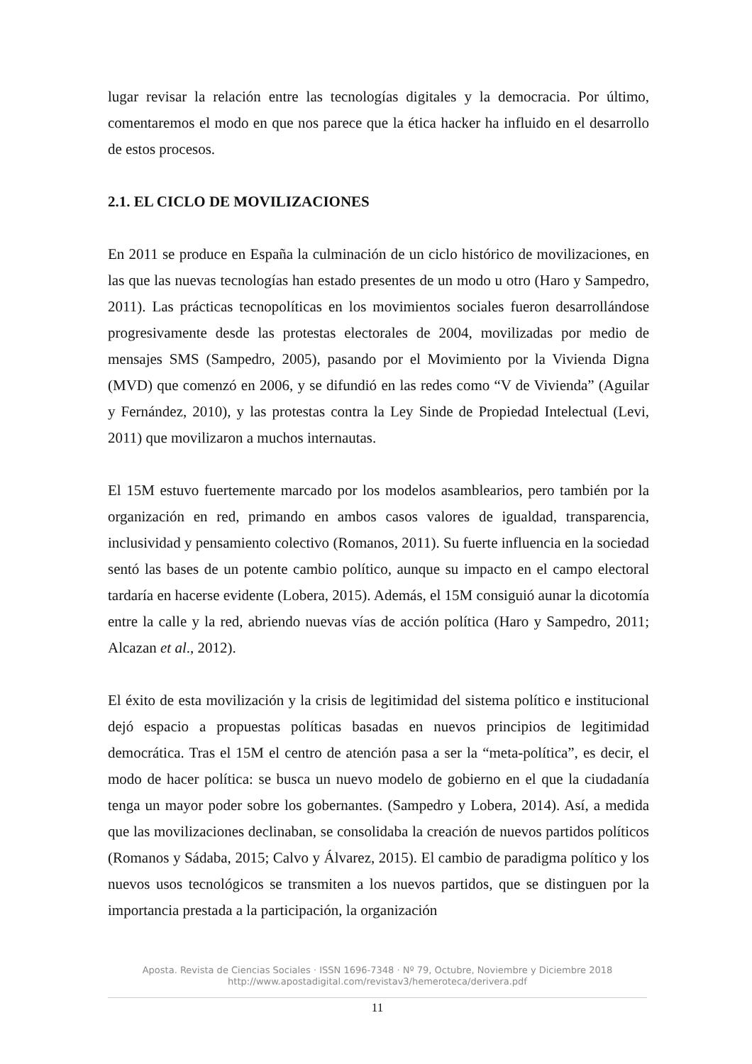lugar revisar la relación entre las tecnologías digitales y la democracia. Por último, comentaremos el modo en que nos parece que la ética hacker ha influido en el desarrollo de estos procesos.
2.1. EL CICLO DE MOVILIZACIONES
En 2011 se produce en España la culminación de un ciclo histórico de movilizaciones, en las que las nuevas tecnologías han estado presentes de un modo u otro (Haro y Sampedro, 2011). Las prácticas tecnopolíticas en los movimientos sociales fueron desarrollándose progresivamente desde las protestas electorales de 2004, movilizadas por medio de mensajes SMS (Sampedro, 2005), pasando por el Movimiento por la Vivienda Digna (MVD) que comenzó en 2006, y se difundió en las redes como “V de Vivienda” (Aguilar y Fernández, 2010), y las protestas contra la Ley Sinde de Propiedad Intelectual (Levi, 2011) que movilizaron a muchos internautas.
El 15M estuvo fuertemente marcado por los modelos asamblearios, pero también por la organización en red, primando en ambos casos valores de igualdad, transparencia, inclusividad y pensamiento colectivo (Romanos, 2011). Su fuerte influencia en la sociedad sentó las bases de un potente cambio político, aunque su impacto en el campo electoral tardaría en hacerse evidente (Lobera, 2015). Además, el 15M consiguió aunar la dicotomía entre la calle y la red, abriendo nuevas vías de acción política (Haro y Sampedro, 2011; Alcazan et al., 2012).
El éxito de esta movilización y la crisis de legitimidad del sistema político e institucional dejó espacio a propuestas políticas basadas en nuevos principios de legitimidad democrática. Tras el 15M el centro de atención pasa a ser la “meta-política”, es decir, el modo de hacer política: se busca un nuevo modelo de gobierno en el que la ciudadanía tenga un mayor poder sobre los gobernantes. (Sampedro y Lobera, 2014). Así, a medida que las movilizaciones declinaban, se consolidaba la creación de nuevos partidos políticos (Romanos y Sádaba, 2015; Calvo y Álvarez, 2015). El cambio de paradigma político y los nuevos usos tecnológicos se transmiten a los nuevos partidos, que se distinguen por la importancia prestada a la participación, la organización
Aposta. Revista de Ciencias Sociales · ISSN 1696-7348 · Nº 79, Octubre, Noviembre y Diciembre 2018
http://www.apostadigital.com/revistav3/hemeroteca/derivera.pdf
11